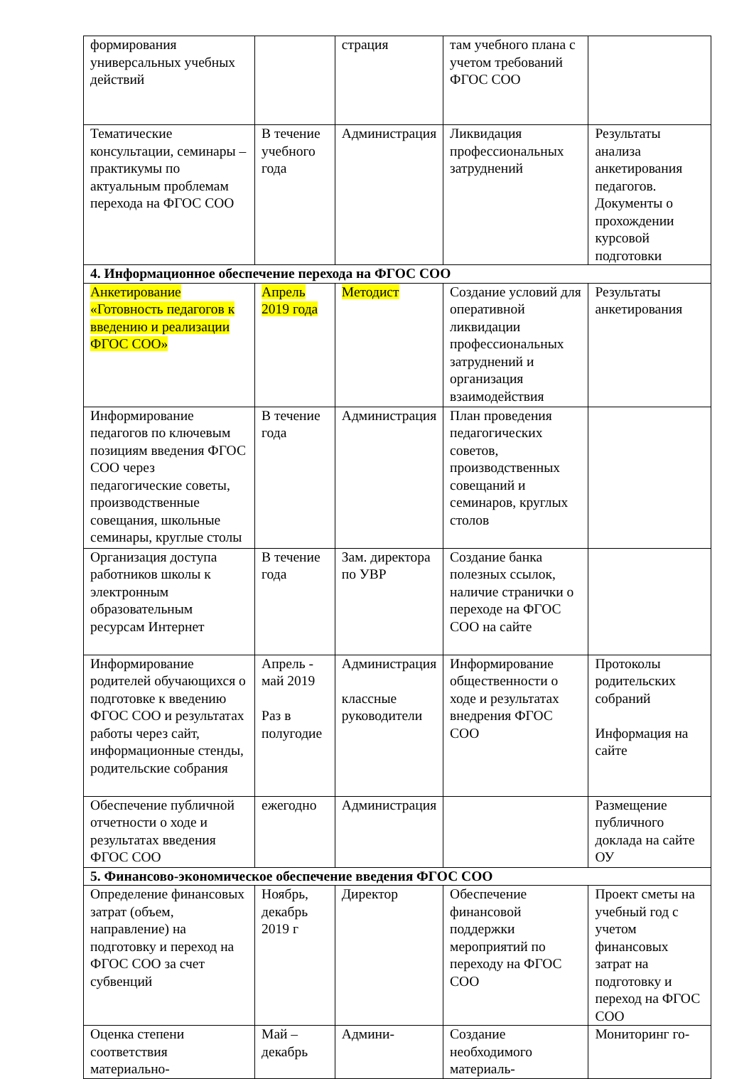| формирования универсальных учебных действий | | страция | там учебного плана с учетом требований ФГОС СОО | |
| Тематические консультации, семинары – практикумы по актуальным проблемам перехода на ФГОС СОО | В течение учебного года | Администрация | Ликвидация профессиональных затруднений | Результаты анализа анкетирования педагогов. Документы о прохождении курсовой подготовки |
| 4. Информационное обеспечение перехода на ФГОС СОО | | | | |
| Анкетирование «Готовность педагогов к введению и реализации ФГОС СОО» | Апрель 2019 года | Методист | Создание условий для оперативной ликвидации профессиональных затруднений и организация взаимодействия | Результаты анкетирования |
| Информирование педагогов по ключевым позициям введения ФГОС СОО через педагогические советы, производственные совещания, школьные семинары, круглые столы | В течение года | Администрация | План проведения педагогических советов, производственных совещаний и семинаров, круглых столов | |
| Организация доступа работников школы к электронным образовательным ресурсам Интернет | В течение года | Зам. директора по УВР | Создание банка полезных ссылок, наличие странички о переходе на ФГОС СОО на сайте | |
| Информирование родителей обучающихся о подготовке к введению ФГОС СОО и результатах работы через сайт, информационные стенды, родительские собрания | Апрель - май 2019 Раз в полугодие | Администрация классные руководители | Информирование общественности о ходе и результатах внедрения ФГОС СОО | Протоколы родительских собраний Информация на сайте |
| Обеспечение публичной отчетности о ходе и результатах введения ФГОС СОО | ежегодно | Администрация | | Размещение публичного доклада на сайте ОУ |
| 5. Финансово-экономическое обеспечение введения ФГОС СОО | | | | |
| Определение финансовых затрат (объем, направление) на подготовку и переход на ФГОС СОО за счет субвенций | Ноябрь, декабрь 2019 г | Директор | Обеспечение финансовой поддержки мероприятий по переходу на ФГОС СОО | Проект сметы на учебный год с учетом финансовых затрат на подготовку и переход на ФГОС СОО |
| Оценка степени соответствия материально- | Май – декабрь | Админи- | Создание необходимого материаль- | Мониторинг го- |